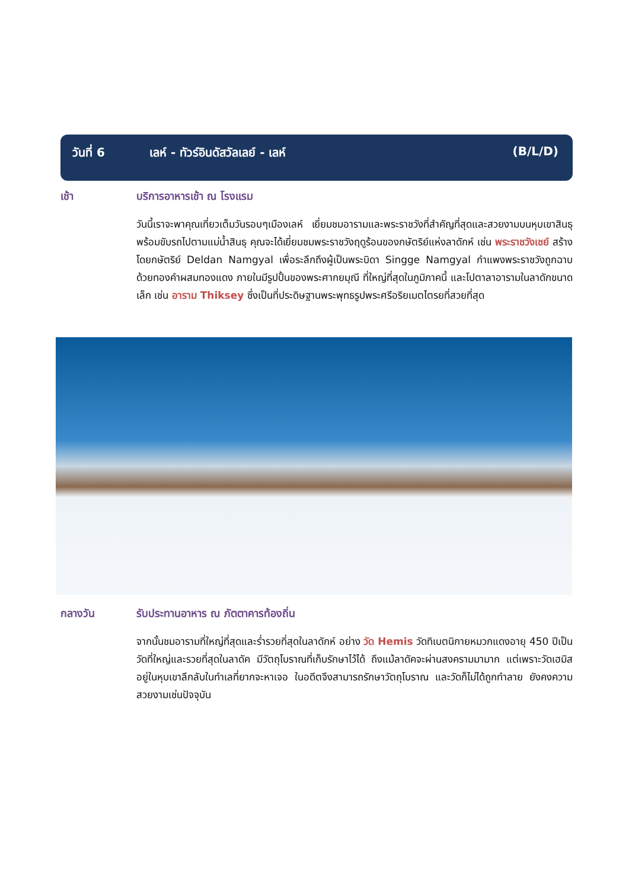วันที่ 6 เลห์ - ทัวร์อินดัสวัลเลย์ - เลห์ (B/L/D)
เช้า บริการอาหารเช้า ณ โรงแรม
วันนี้เราจะพาคุณเที่ยวเต็มวันรอบๆเมืองเลห์ เยี่ยมชมอารามและพระราชวังที่สำคัญที่สุดและสวยงามบนหุบเขาสินธุ พร้อมขับรถไปตามแม่น้ำสินธุ คุณจะได้เยี่ยมชมพระราชวังฤดูร้อนของกษัตริย์แห่งลาดักห์ เช่น พระราชวังเชย์ สร้างโดยกษัตริย์ Deldan Namgyal เพื่อระลึกถึงผู้เป็นพระบิดา Singge Namgyal กำแพงพระราชวังถูกฉาบด้วยทองคำผสมทองแดง ภายในมีรูปปั้นของพระศากยมุณี ที่ใหญ่ที่สุดในภูมิภาคนี้ และโปตาลาอารามในลาดักขนาดเล็ก เช่น อาราม Thiksey ซึ่งเป็นที่ประดิษฐานพระพุทธรูปพระศรีอริยเมตไตรยที่สวยที่สุด
กลางวัน รับประทานอาหาร ณ ภัตตาคารท้องถิ่น
จากนั้นชมอารามที่ใหญ่ที่สุดและร่ำรวยที่สุดในลาดักห์ อย่าง วัด Hemis วัดทิเบตนิกายหมวกแดงอายุ 450 ปีเป็นวัดที่ใหญ่และรวยที่สุดในลาดัค มีวัตถุโบราณที่เก็บรักษาไว้ได้ ถึงแม้ลาดัคจะผ่านสงครามมามาก แต่เพราะวัดเฮมิสอยู่ในหุบเขาลึกลับในทำเลที่ยากจะหาเจอ ในอดีตจึงสามารถรักษาวัตถุโบราณ และวัดก็ไม่ได้ถูกทำลาย ยังคงความสวยงามเช่นปัจจุบัน